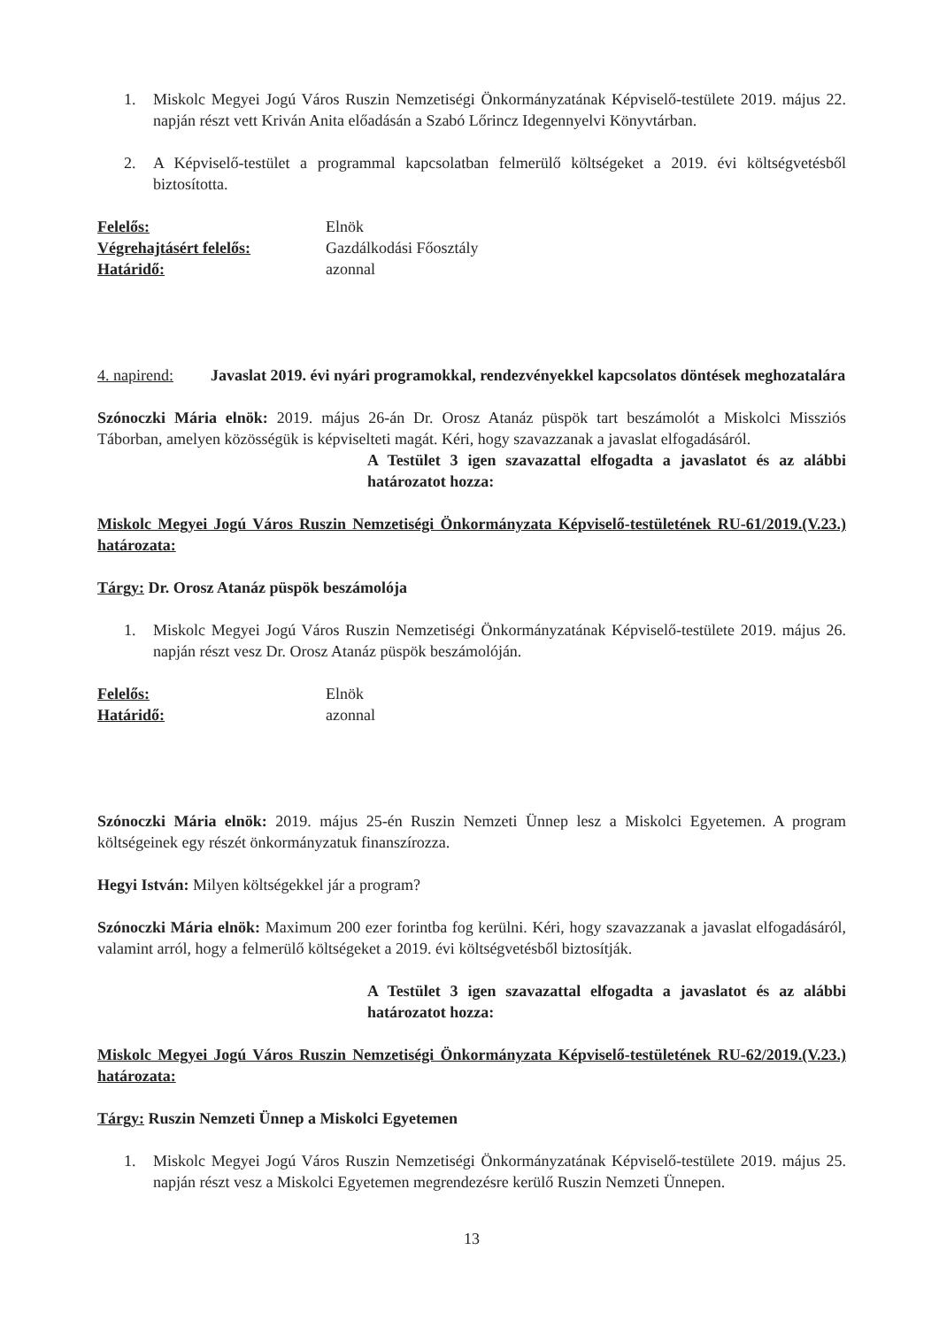1. Miskolc Megyei Jogú Város Ruszin Nemzetiségi Önkormányzatának Képviselő-testülete 2019. május 22. napján részt vett Kriván Anita előadásán a Szabó Lőrincz Idegennyelvi Könyvtárban.
2. A Képviselő-testület a programmal kapcsolatban felmerülő költségeket a 2019. évi költségvetésből biztosította.
Felelős: Elnök
Végrehajtásért felelős: Gazdálkodási Főosztály
Határidő: azonnal
4. napirend: Javaslat 2019. évi nyári programokkal, rendezvényekkel kapcsolatos döntések meghozatalára
Szónoczki Mária elnök: 2019. május 26-án Dr. Orosz Atanáz püspök tart beszámolót a Miskolci Missziós Táborban, amelyen közösségük is képviselteti magát. Kéri, hogy szavazzanak a javaslat elfogadásáról.
A Testület 3 igen szavazattal elfogadta a javaslatot és az alábbi határozatot hozza:
Miskolc Megyei Jogú Város Ruszin Nemzetiségi Önkormányzata Képviselő-testületének RU-61/2019.(V.23.) határozata:
Tárgy: Dr. Orosz Atanáz püspök beszámolója
1. Miskolc Megyei Jogú Város Ruszin Nemzetiségi Önkormányzatának Képviselő-testülete 2019. május 26. napján részt vesz Dr. Orosz Atanáz püspök beszámolóján.
Felelős: Elnök
Határidő: azonnal
Szónoczki Mária elnök: 2019. május 25-én Ruszin Nemzeti Ünnep lesz a Miskolci Egyetemen. A program költségeinek egy részét önkormányzatuk finanszírozza.
Hegyi István: Milyen költségekkel jár a program?
Szónoczki Mária elnök: Maximum 200 ezer forintba fog kerülni. Kéri, hogy szavazzanak a javaslat elfogadásáról, valamint arról, hogy a felmerülő költségeket a 2019. évi költségvetésből biztosítják.
A Testület 3 igen szavazattal elfogadta a javaslatot és az alábbi határozatot hozza:
Miskolc Megyei Jogú Város Ruszin Nemzetiségi Önkormányzata Képviselő-testületének RU-62/2019.(V.23.) határozata:
Tárgy: Ruszin Nemzeti Ünnep a Miskolci Egyetemen
1. Miskolc Megyei Jogú Város Ruszin Nemzetiségi Önkormányzatának Képviselő-testülete 2019. május 25. napján részt vesz a Miskolci Egyetemen megrendezésre kerülő Ruszin Nemzeti Ünnepen.
13